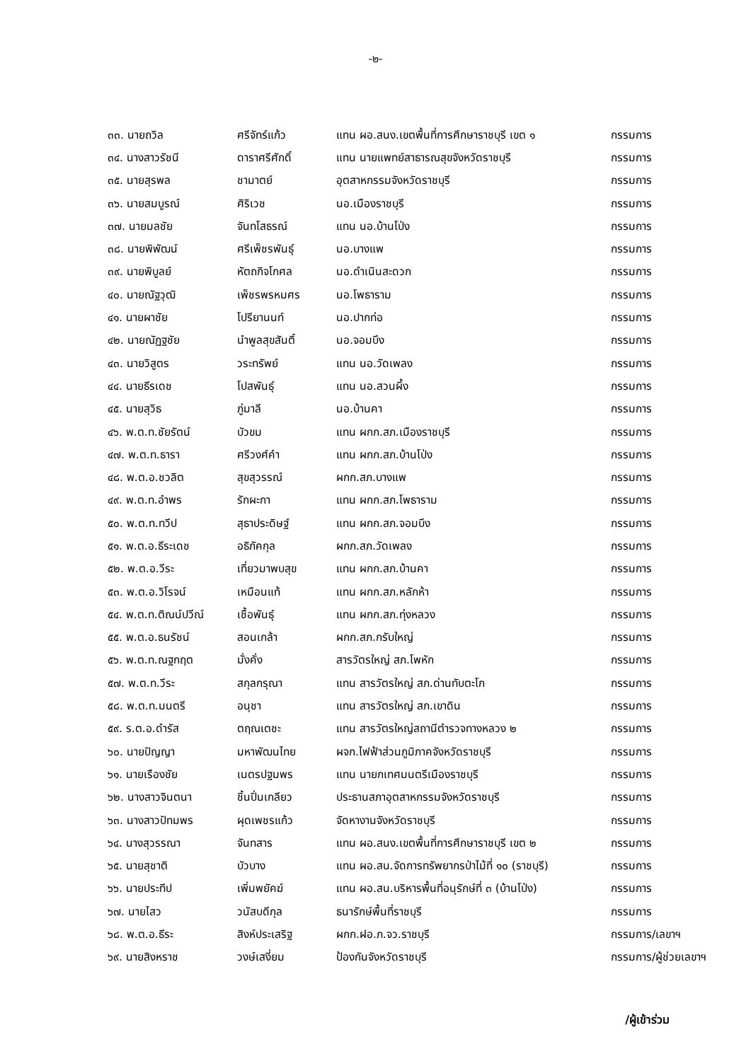-๒-
| ๓๓. นายถวิล | ศรีจัทร์แก้ว | แทน ผอ.สนง.เขตพื้นที่การศึกษาราชบุรี เขต ๑ | กรรมการ |
| ๓๔. นางสาวรัชนี | ดาราศรีศักดิ์ | แทน นายแพทย์สาธารณสุขจังหวัดราชบุรี | กรรมการ |
| ๓๕. นายสุรพล | ชามาตย์ | อุตสาหกรรมจังหวัดราชบุรี | กรรมการ |
| ๓๖. นายสมบูรณ์ | ศิริเวช | นอ.เมืองราชบุรี | กรรมการ |
| ๓๗. นายมลชัย | จันทโสธรณ์ | แทน นอ.บ้านโป่ง | กรรมการ |
| ๓๘. นายพิพัฒน์ | ศรีเพ็ชรพันธุ์ | นอ.บางแพ | กรรมการ |
| ๓๙. นายพิบูลย์ | หัตถกิจโกศล | นอ.ดำเนินสะดวก | กรรมการ |
| ๔๐. นายณัฐวุฒิ | เพ็ชรพรหมศร | นอ.โพธาราม | กรรมการ |
| ๔๑. นายผาชัย | โปรียานนท์ | นอ.ปากท่อ | กรรมการ |
| ๔๒. นายณัฏฐชัย | นำพูลสุขสันติ์ | นอ.จอมบึง | กรรมการ |
| ๔๓. นายวิสูตร | วระทรัพย์ | แทน นอ.วัดเพลง | กรรมการ |
| ๔๔. นายธีรเดช | โปสพันธุ์ | แทน นอ.สวนผึ้ง | กรรมการ |
| ๔๕. นายสุวิธ | ภู่มาลี | นอ.บ้านคา | กรรมการ |
| ๔๖. พ.ต.ท.ชัยรัตน์ | บัวขม | แทน ผกก.สภ.เมืองราชบุรี | กรรมการ |
| ๔๗. พ.ต.ท.ธารา | ศรีวงศ์คำ | แทน ผกก.สภ.บ้านโป่ง | กรรมการ |
| ๔๘. พ.ต.อ.ชวลิต | สุขสุวรรณ์ | ผกก.สภ.บางแพ | กรรมการ |
| ๔๙. พ.ต.ท.อำพร | รักผะกา | แทน ผกก.สภ.โพธาราม | กรรมการ |
| ๕๐. พ.ต.ท.ทวีป | สุธาประดิษฐ์ | แทน ผกก.สภ.จอมบึง | กรรมการ |
| ๕๑. พ.ต.อ.ธีระเดช | อธิภัคกุล | ผกก.สภ.วัดเพลง | กรรมการ |
| ๕๒. พ.ต.อ.วีระ | เที่ยวมาพบสุข | แทน ผกก.สภ.บ้านคา | กรรมการ |
| ๕๓. พ.ต.อ.วิโรจน์ | เหมือนแท้ | แทน ผกก.สภ.หลักห้า | กรรมการ |
| ๕๔. พ.ต.ท.ติณน์ปวีณ์ | เชื้อพันธุ์ | แทน ผกก.สภ.ทุ่งหลวง | กรรมการ |
| ๕๕. พ.ต.อ.ธนรัชน์ | สอนเกล้า | ผกก.สภ.กรับใหญ่ | กรรมการ |
| ๕๖. พ.ต.ท.ณฐกฤต | มั่งคั่ง | สารวัตรใหญ่ สภ.โพหัก | กรรมการ |
| ๕๗. พ.ต.ท.วีระ | สกุลกรุณา | แทน สารวัตรใหญ่ สภ.ด่านทับตะโก | กรรมการ |
| ๕๘. พ.ต.ท.มนตรี | อนุชา | แทน สารวัตรใหญ่ สภ.เขาดิน | กรรมการ |
| ๕๙. ร.ต.อ.ดำรัส | ตฤณเตชะ | แทน สารวัตรใหญ่สถานีตำรวจทางหลวง ๒ | กรรมการ |
| ๖๐. นายปัญญา | มหาพัฒนไทย | ผจก.ไฟฟ้าส่วนภูมิภาคจังหวัดราชบุรี | กรรมการ |
| ๖๑. นายเรืองชัย | เนตรปฐมพร | แทน นายกเทศมนตรีเมืองราชบุรี | กรรมการ |
| ๖๒. นางสาวจินตนา | ชิ้นปิ่นเกลียว | ประธานสภาอุตสาหกรรมจังหวัดราชบุรี | กรรมการ |
| ๖๓. นางสาวปัทมพร | ผุดเพชรแก้ว | จัดหางานจังหวัดราชบุรี | กรรมการ |
| ๖๔. นางสุวรรณา | จันทสาร | แทน ผอ.สนง.เขตพื้นที่การศึกษาราชบุรี เขต ๒ | กรรมการ |
| ๖๕. นายสุชาติ | บัวบาง | แทน ผอ.สน.จัดการทรัพยากรป่าไม้ที่ ๑๐ (ราชบุรี) | กรรมการ |
| ๖๖. นายประทีป | เพิ่มพยัคฆ์ | แทน ผอ.สน.บริหารพื้นที่อนุรักษ์ที่ ๓ (บ้านโป่ง) | กรรมการ |
| ๖๗. นายไสว | วนัสบดีกุล | ธนารักษ์พื้นที่ราชบุรี | กรรมการ |
| ๖๘. พ.ต.อ.ธีระ | สิงห์ประเสริฐ | ผกก.ฝอ.ภ.จว.ราชบุรี | กรรมการ/เลขาฯ |
| ๖๙. นายสิงหราช | วงษ์เสงี่ยม | ป้องกันจังหวัดราชบุรี | กรรมการ/ผู้ช่วยเลขาฯ |
/ผู้เข้าร่วม